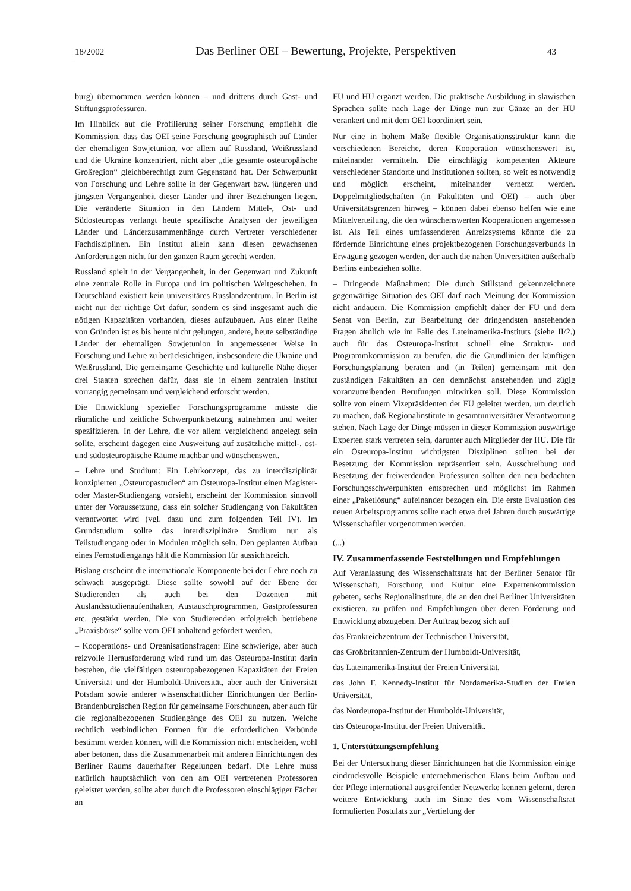18/2002 Das Berliner OEI – Bewertung, Projekte, Perspektiven 43
burg) übernommen werden können – und drittens durch Gast- und Stiftungsprofessuren.
Im Hinblick auf die Profilierung seiner Forschung empfiehlt die Kommission, dass das OEI seine Forschung geographisch auf Länder der ehemaligen Sowjetunion, vor allem auf Russland, Weißrussland und die Ukraine konzentriert, nicht aber „die gesamte osteuropäische Großregion“ gleichberechtigt zum Gegenstand hat. Der Schwerpunkt von Forschung und Lehre sollte in der Gegenwart bzw. jüngeren und jüngsten Vergangenheit dieser Länder und ihrer Beziehungen liegen. Die veränderte Situation in den Ländern Mittel-, Ost- und Südosteuropas verlangt heute spezifische Analysen der jeweiligen Länder und Länderzusammenhänge durch Vertreter verschiedener Fachdisziplinen. Ein Institut allein kann diesen gewachsenen Anforderungen nicht für den ganzen Raum gerecht werden.
Russland spielt in der Vergangenheit, in der Gegenwart und Zukunft eine zentrale Rolle in Europa und im politischen Weltgeschehen. In Deutschland existiert kein universitäres Russlandzentrum. In Berlin ist nicht nur der richtige Ort dafür, sondern es sind insgesamt auch die nötigen Kapazitäten vorhanden, dieses aufzubauen. Aus einer Reihe von Gründen ist es bis heute nicht gelungen, andere, heute selbständige Länder der ehemaligen Sowjetunion in angemessener Weise in Forschung und Lehre zu berücksichtigen, insbesondere die Ukraine und Weißrussland. Die gemeinsame Geschichte und kulturelle Nähe dieser drei Staaten sprechen dafür, dass sie in einem zentralen Institut vorrangig gemeinsam und vergleichend erforscht werden.
Die Entwicklung spezieller Forschungsprogramme müsste die räumliche und zeitliche Schwerpunktsetzung aufnehmen und weiter spezifizieren. In der Lehre, die vor allem vergleichend angelegt sein sollte, erscheint dagegen eine Ausweitung auf zusätzliche mittel-, ost- und südosteuropäische Räume machbar und wünschenswert.
– Lehre und Studium: Ein Lehrkonzept, das zu interdisziplinär konzipierten „Osteuropastudien“ am Osteuropa-Institut einen Magister- oder Master-Studiengang vorsieht, erscheint der Kommission sinnvoll unter der Voraussetzung, dass ein solcher Studiengang von Fakultäten verantwortet wird (vgl. dazu und zum folgenden Teil IV). Im Grundstudium sollte das interdisziplinäre Studium nur als Teilstudiengang oder in Modulen möglich sein. Den geplanten Aufbau eines Fernstudiengangs hält die Kommission für aussichtsreich.
Bislang erscheint die internationale Komponente bei der Lehre noch zu schwach ausgeprägt. Diese sollte sowohl auf der Ebene der Studierenden als auch bei den Dozenten mit Auslandsstudienaufenthalten, Austauschprogrammen, Gastprofessuren etc. gestärkt werden. Die von Studierenden erfolgreich betriebene „Praxisbörse“ sollte vom OEI anhaltend gefördert werden.
– Kooperations- und Organisationsfragen: Eine schwierige, aber auch reizvolle Herausforderung wird rund um das Osteuropa-Institut darin bestehen, die vielfältigen osteuropabezogenen Kapazitäten der Freien Universität und der Humboldt-Universität, aber auch der Universität Potsdam sowie anderer wissenschaftlicher Einrichtungen der Berlin-Brandenburgischen Region für gemeinsame Forschungen, aber auch für die regionalbezogenen Studiengänge des OEI zu nutzen. Welche rechtlich verbindlichen Formen für die erforderlichen Verbünde bestimmt werden können, will die Kommission nicht entscheiden, wohl aber betonen, dass die Zusammenarbeit mit anderen Einrichtungen des Berliner Raums dauerhafter Regelungen bedarf. Die Lehre muss natürlich hauptsächlich von den am OEI vertretenen Professoren geleistet werden, sollte aber durch die Professoren einschlägiger Fächer an
FU und HU ergänzt werden. Die praktische Ausbildung in slawischen Sprachen sollte nach Lage der Dinge nun zur Gänze an der HU verankert und mit dem OEI koordiniert sein.
Nur eine in hohem Maße flexible Organisationsstruktur kann die verschiedenen Bereiche, deren Kooperation wünschenswert ist, miteinander vermitteln. Die einschlägig kompetenten Akteure verschiedener Standorte und Institutionen sollten, so weit es notwendig und möglich erscheint, miteinander vernetzt werden. Doppelmitgliedschaften (in Fakultäten und OEI) – auch über Universitätsgrenzen hinweg – können dabei ebenso helfen wie eine Mittelverteilung, die den wünschenswerten Kooperationen angemessen ist. Als Teil eines umfassenderen Anreizsystems könnte die zu fördernde Einrichtung eines projektbezogenen Forschungsverbunds in Erwägung gezogen werden, der auch die nahen Universitäten außerhalb Berlins einbeziehen sollte.
– Dringende Maßnahmen: Die durch Stillstand gekennzeichnete gegenwärtige Situation des OEI darf nach Meinung der Kommission nicht andauern. Die Kommission empfiehlt daher der FU und dem Senat von Berlin, zur Bearbeitung der dringendsten anstehenden Fragen ähnlich wie im Falle des Lateinamerika-Instituts (siehe II/2.) auch für das Osteuropa-Institut schnell eine Struktur- und Programmkommission zu berufen, die die Grundlinien der künftigen Forschungsplanung beraten und (in Teilen) gemeinsam mit den zuständigen Fakultäten an den demnächst anstehenden und zügig voranzutreibenden Berufungen mitwirken soll. Diese Kommission sollte von einem Vizepräsidenten der FU geleitet werden, um deutlich zu machen, daß Regionalinstitute in gesamtuniversitärer Verantwortung stehen. Nach Lage der Dinge müssen in dieser Kommission auswärtige Experten stark vertreten sein, darunter auch Mitglieder der HU. Die für ein Osteuropa-Institut wichtigsten Disziplinen sollten bei der Besetzung der Kommission repräsentiert sein. Ausschreibung und Besetzung der freiwerdenden Professuren sollten den neu bedachten Forschungsschwerpunkten entsprechen und möglichst im Rahmen einer „Paketlösung“ aufeinander bezogen ein. Die erste Evaluation des neuen Arbeitsprogramms sollte nach etwa drei Jahren durch auswärtige Wissenschaftler vorgenommen werden.
(...)
IV. Zusammenfassende Feststellungen und Empfehlungen
Auf Veranlassung des Wissenschaftsrats hat der Berliner Senator für Wissenschaft, Forschung und Kultur eine Expertenkommission gebeten, sechs Regionalinstitute, die an den drei Berliner Universitäten existieren, zu prüfen und Empfehlungen über deren Förderung und Entwicklung abzugeben. Der Auftrag bezog sich auf
das Frankreichzentrum der Technischen Universität,
das Großbritannien-Zentrum der Humboldt-Universität,
das Lateinamerika-Institut der Freien Universität,
das John F. Kennedy-Institut für Nordamerika-Studien der Freien Universität,
das Nordeuropa-Institut der Humboldt-Universität,
das Osteuropa-Institut der Freien Universität.
1. Unterstützungsempfehlung
Bei der Untersuchung dieser Einrichtungen hat die Kommission einige eindrucksvolle Beispiele unternehmerischen Elans beim Aufbau und der Pflege international ausgreifender Netzwerke kennen gelernt, deren weitere Entwicklung auch im Sinne des vom Wissenschaftsrat formulierten Postulats zur „Vertiefung der